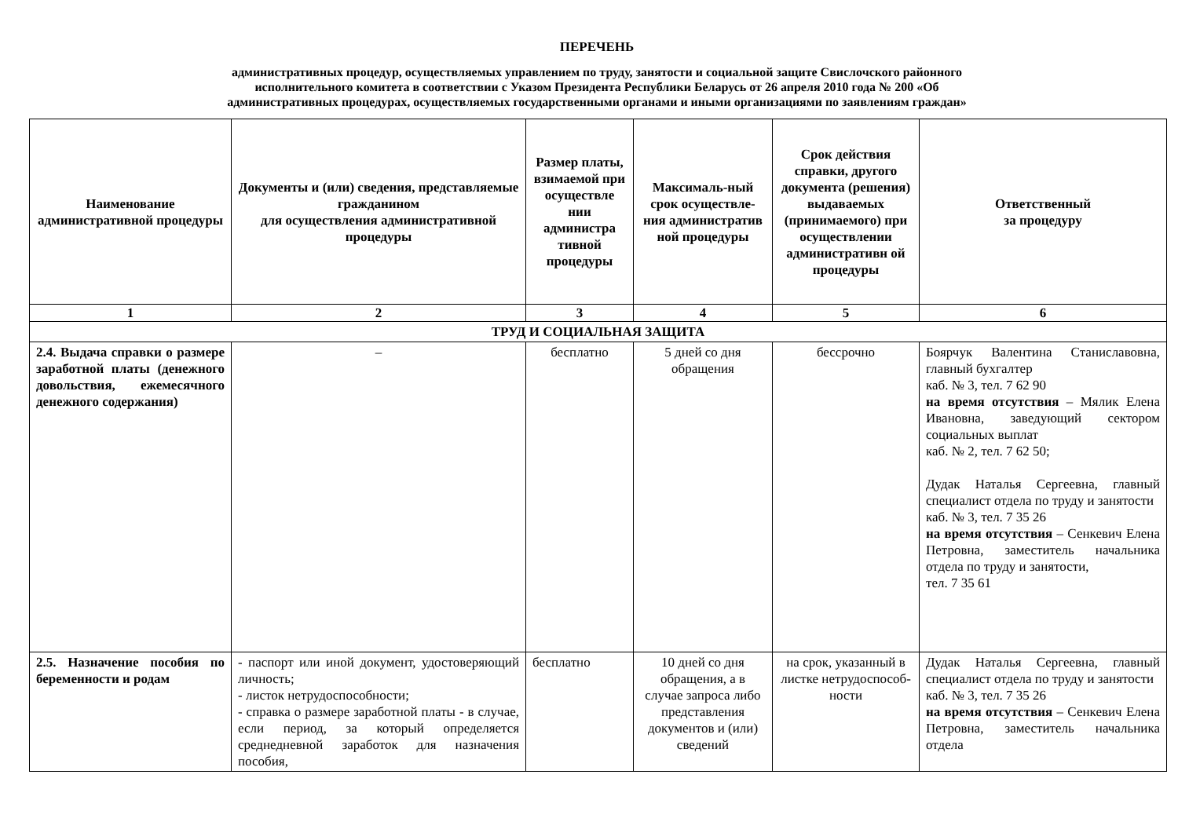ПЕРЕЧЕНЬ
административных процедур, осуществляемых управлением по труду, занятости и социальной защите Свислочского районного
исполнительного комитета в соответствии с Указом Президента Республики Беларусь от 26 апреля 2010 года № 200 «Об
административных процедурах, осуществляемых государственными органами и иными организациями по заявлениям граждан»
| Наименование административной процедуры | Документы и (или) сведения, представляемые гражданином для осуществления административной процедуры | Размер платы, взимаемой при осуществле нии администра тивной процедуры | Максималь-ный срок осуществле-ния административ ной процедуры | Срок действия справки, другого документа (решения) выдаваемых (принимаемого) при осуществлении административн ой процедуры | Ответственный за процедуру |
| --- | --- | --- | --- | --- | --- |
| 1 | 2 | 3 | 4 | 5 | 6 |
| ТРУД И СОЦИАЛЬНАЯ ЗАЩИТА | | | | | |
| 2.4. Выдача справки о размере заработной платы (денежного довольствия, ежемесячного денежного содержания) | – | бесплатно | 5 дней со дня обращения | бессрочно | Боярчук Валентина Станиславовна, главный бухгалтер каб. № 3, тел. 7 62 90 на время отсутствия – Мялик Елена Ивановна, заведующий сектором социальных выплат каб. № 2, тел. 7 62 50; Дудак Наталья Сергеевна, главный специалист отдела по труду и занятости каб. № 3, тел. 7 35 26 на время отсутствия – Сенкевич Елена Петровна, заместитель начальника отдела по труду и занятости, тел. 7 35 61 |
| 2.5. Назначение пособия по беременности и родам | - паспорт или иной документ, удостоверяющий личность; - листок нетрудоспособности; - справка о размере заработной платы - в случае, если период, за который определяется среднедневной заработок для назначения пособия, | бесплатно | 10 дней со дня обращения, а в случае запроса либо представления документов и (или) сведений | на срок, указанный в листке нетрудоспособ-ности | Дудак Наталья Сергеевна, главный специалист отдела по труду и занятости каб. № 3, тел. 7 35 26 на время отсутствия – Сенкевич Елена Петровна, заместитель начальника отдела |